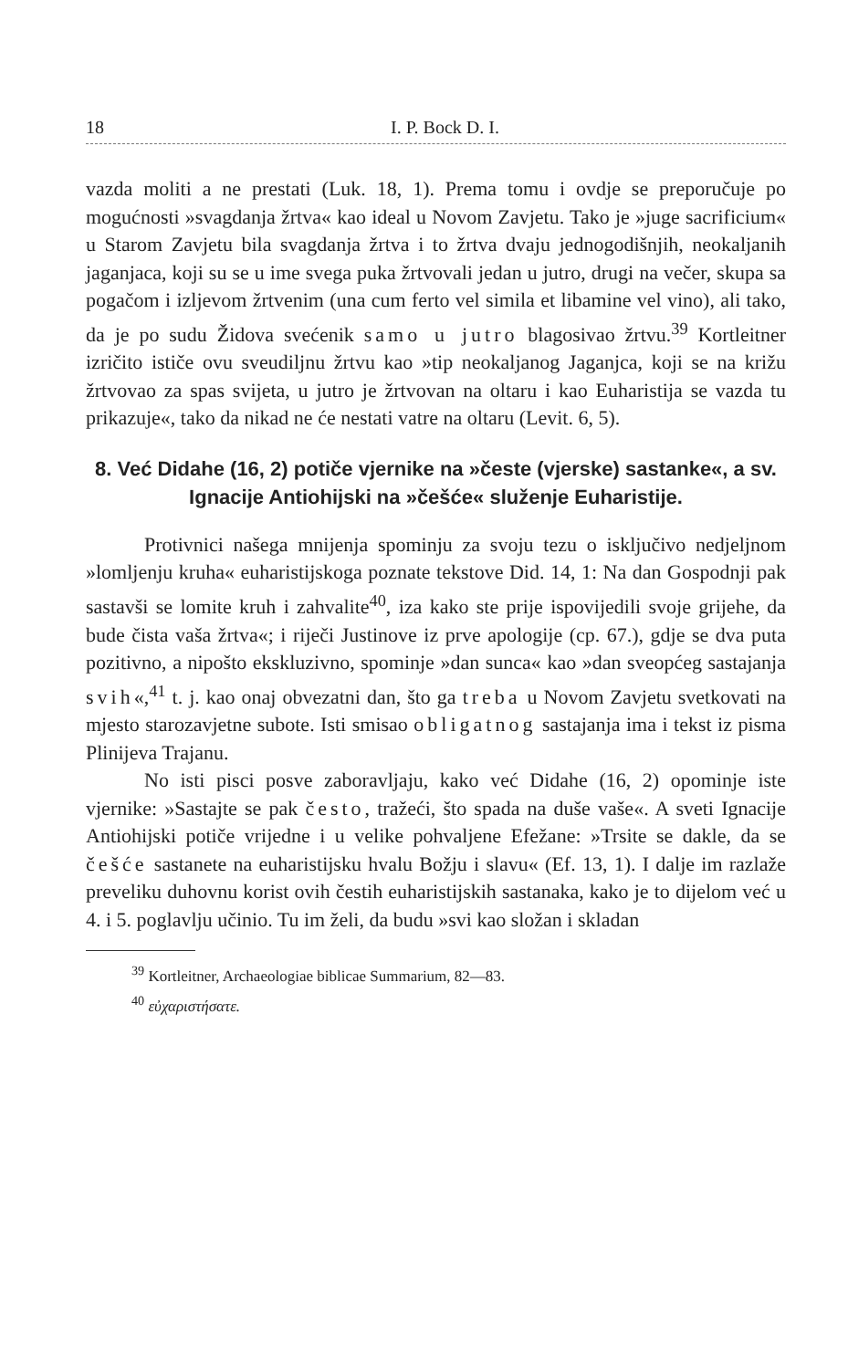18 I. P. Bock D. I.
vazda moliti a ne prestati (Luk. 18, 1). Prema tomu i ovdje se preporučuje po mogućnosti »svagdanja žrtva« kao ideal u Novom Zavjetu. Tako je »juge sacrificium« u Starom Zavjetu bila svagdanja žrtva i to žrtva dvaju jednogodišnjih, neokaljanih jaganjaca, koji su se u ime svega puka žrtvovali jedan u jutro, drugi na večer, skupa sa pogačom i izljevom žrtvenim (una cum ferto vel simila et libamine vel vino), ali tako, da je po sudu Židova svećenik samo u jutro blagosivao žrtvu.<sup>39</sup> Kortleitner izričito ističe ovu sveudiljnu žrtvu kao »tip neokaljanog Jaganjca, koji se na križu žrtvovao za spas svijeta, u jutro je žrtvovan na oltaru i kao Euharistija se vazda tu prikazuje«, tako da nikad ne će nestati vatre na oltaru (Levit. 6, 5).
8. Već Didahe (16, 2) potiče vjernike na »česte (vjerske) sastanke«, a sv. Ignacije Antiohijski na »češće« služenje Euharistije.
Protivnici našega mnijenja spominju za svoju tezu o isključivo nedjeljnom »lomljenju kruha« euharistijskoga poznate tekstove Did. 14, 1: Na dan Gospodnji pak sastavši se lomite kruh i zahvalite<sup>40</sup>, iza kako ste prije ispovijedili svoje grijehe, da bude čista vaša žrtva«; i riječi Justinove iz prve apologije (cp. 67.), gdje se dva puta pozitivno, a nipošto ekskluzivno, spominje »dan sunca« kao »dan sveopćeg sastajanja svih«,<sup>41</sup> t. j. kao onaj obvezatni dan, što ga treba u Novom Zavjetu svetkovati na mjesto starozavjetne subote. Isti smisao obligatnog sastajanja ima i tekst iz pisma Plinijeva Trajanu.
No isti pisci posve zaboravljaju, kako već Didahe (16, 2) opominje iste vjernike: »Sastajte se pak često, tražeći, što spada na duše vaše«. A sveti Ignacije Antiohijski potiče vrijedne i u velike pohvaljene Efežane: »Trsite se dakle, da se češće sastanete na euharistijsku hvalu Božju i slavu« (Ef. 13, 1). I dalje im razlaže preveliku duhovnu korist ovih čestih euharistijskih sastanaka, kako je to dijelom već u 4. i 5. poglavlju učinio. Tu im želi, da budu »svi kao složan i skladan
<sup>39</sup> Kortleitner, Archaeologiae biblicae Summarium, 82—83.
<sup>40</sup> εὐχαριστήσατε.